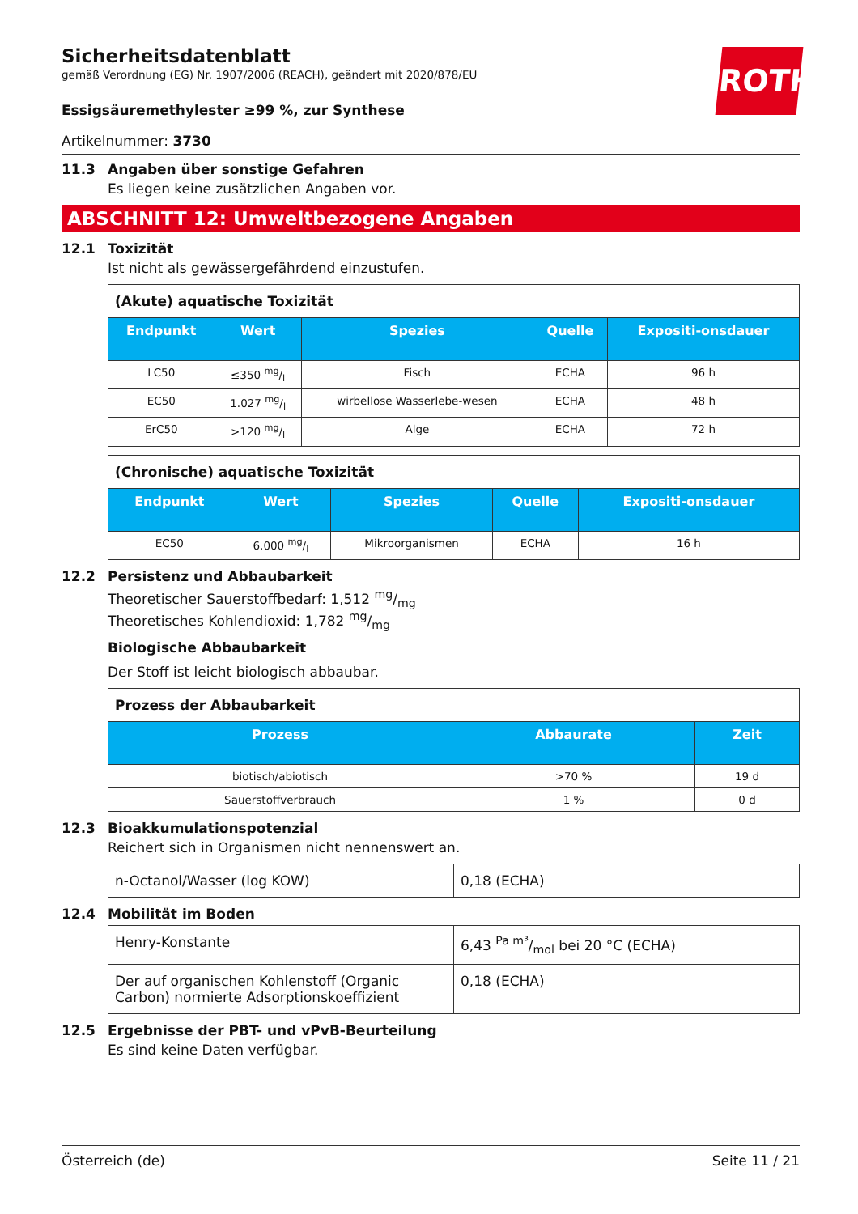ROTH
Sicherheitsdatenblatt
gemäß Verordnung (EG) Nr. 1907/2006 (REACH), geändert mit 2020/878/EU
Essigsäuremethylester ≥99 %, zur Synthese
Artikelnummer: 3730
11.3 Angaben über sonstige Gefahren
Es liegen keine zusätzlichen Angaben vor.
ABSCHNITT 12: Umweltbezogene Angaben
12.1 Toxizität
Ist nicht als gewässergefährdend einzustufen.
| (Akute) aquatische Toxizität | | | | |
| Endpunkt | Wert | Spezies | Quelle | Expositi-onsdauer |
| LC50 | ≤350 mg/l | Fisch | ECHA | 96 h |
| EC50 | 1.027 mg/l | wirbellose Wasserlebe-wesen | ECHA | 48 h |
| ErC50 | >120 mg/l | Alge | ECHA | 72 h |
| (Chronische) aquatische Toxizität | | | | |
| Endpunkt | Wert | Spezies | Quelle | Expositi-onsdauer |
| EC50 | 6.000 mg/l | Mikroorganismen | ECHA | 16 h |
12.2 Persistenz und Abbaubarkeit
Theoretischer Sauerstoffbedarf: 1,512 mg/mg
Theoretisches Kohlendioxid: 1,782 mg/mg
Biologische Abbaubarkeit
Der Stoff ist leicht biologisch abbaubar.
| Prozess der Abbaubarkeit | | |
| Prozess | Abbaurate | Zeit |
| biotisch/abiotisch | >70 % | 19 d |
| Sauerstoffverbrauch | 1 % | 0 d |
12.3 Bioakkumulationspotenzial
Reichert sich in Organismen nicht nennenswert an.
| n-Octanol/Wasser (log KOW) | 0,18 (ECHA) |
12.4 Mobilität im Boden
| Henry-Konstante | 6,43 Pa m³/mol bei 20 °C (ECHA) |
| Der auf organischen Kohlenstoff (Organic Carbon) normierte Adsorptionskoeffizient | 0,18 (ECHA) |
12.5 Ergebnisse der PBT- und vPvB-Beurteilung
Es sind keine Daten verfügbar.
Österreich (de) Seite 11 / 21